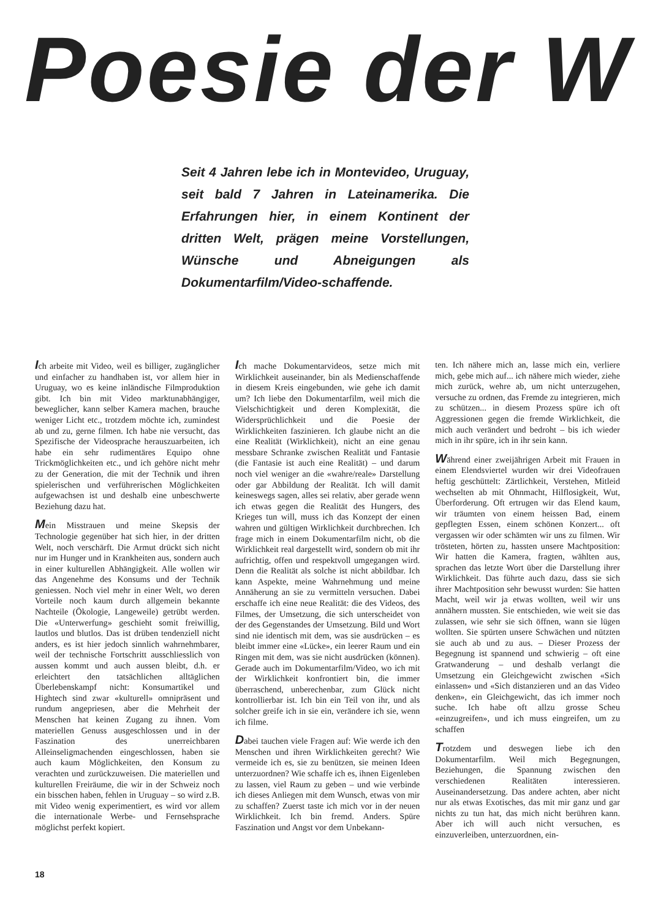Poesie der W
Seit 4 Jahren lebe ich in Montevideo, Uruguay, seit bald 7 Jahren in Lateinamerika. Die Erfahrungen hier, in einem Kontinent der dritten Welt, prägen meine Vorstellungen, Wünsche und Abneigungen als Dokumentarfilm/Video-schaffende.
Ich arbeite mit Video, weil es billiger, zugänglicher und einfacher zu handhaben ist, vor allem hier in Uruguay, wo es keine inländische Filmproduktion gibt. Ich bin mit Video marktunabhängiger, beweglicher, kann selber Kamera machen, brauche weniger Licht etc., trotzdem möchte ich, zumindest ab und zu, gerne filmen. Ich habe nie versucht, das Spezifische der Videosprache herauszuarbeiten, ich habe ein sehr rudimentäres Equipo ohne Trickmöglichkeiten etc., und ich gehöre nicht mehr zu der Generation, die mit der Technik und ihren spielerischen und verführerischen Möglichkeiten aufgewachsen ist und deshalb eine unbeschwerte Beziehung dazu hat.
Mein Misstrauen und meine Skepsis der Technologie gegenüber hat sich hier, in der dritten Welt, noch verschärft. Die Armut drückt sich nicht nur im Hunger und in Krankheiten aus, sondern auch in einer kulturellen Abhängigkeit. Alle wollen wir das Angenehme des Konsums und der Technik geniessen. Noch viel mehr in einer Welt, wo deren Vorteile noch kaum durch allgemein bekannte Nachteile (Ökologie, Langeweile) getrübt werden. Die «Unterwerfung» geschieht somit freiwillig, lautlos und blutlos. Das ist drüben tendenziell nicht anders, es ist hier jedoch sinnlich wahrnehmbarer, weil der technische Fortschritt ausschliesslich von aussen kommt und auch aussen bleibt, d.h. er erleichtert den tatsächlichen alltäglichen Überlebenskampf nicht: Konsumartikel und Hightech sind zwar «kulturell» omnipräsent und rundum angepriesen, aber die Mehrheit der Menschen hat keinen Zugang zu ihnen. Vom materiellen Genuss ausgeschlossen und in der Faszination des unerreichbaren Alleinseligmachenden eingeschlossen, haben sie auch kaum Möglichkeiten, den Konsum zu verachten und zurückzuweisen. Die materiellen und kulturellen Freiräume, die wir in der Schweiz noch ein bisschen haben, fehlen in Uruguay – so wird z.B. mit Video wenig experimentiert, es wird vor allem die internationale Werbe- und Fernsehsprache möglichst perfekt kopiert.
Ich mache Dokumentarvideos, setze mich mit Wirklichkeit auseinander, bin als Medienschaffende in diesem Kreis eingebunden, wie gehe ich damit um? Ich liebe den Dokumentarfilm, weil mich die Vielschichtigkeit und deren Komplexität, die Widersprüchlichkeit und die Poesie der Wirklichkeiten faszinieren. Ich glaube nicht an die eine Realität (Wirklichkeit), nicht an eine genau messbare Schranke zwischen Realität und Fantasie (die Fantasie ist auch eine Realität) – und darum noch viel weniger an die «wahre/reale» Darstellung oder gar Abbildung der Realität. Ich will damit keineswegs sagen, alles sei relativ, aber gerade wenn ich etwas gegen die Realität des Hungers, des Krieges tun will, muss ich das Konzept der einen wahren und gültigen Wirklichkeit durchbrechen. Ich frage mich in einem Dokumentarfilm nicht, ob die Wirklichkeit real dargestellt wird, sondern ob mit ihr aufrichtig, offen und respektvoll umgegangen wird. Denn die Realität als solche ist nicht abbildbar. Ich kann Aspekte, meine Wahrnehmung und meine Annäherung an sie zu vermitteln versuchen. Dabei erschaffe ich eine neue Realität: die des Videos, des Filmes, der Umsetzung, die sich unterscheidet von der des Gegenstandes der Umsetzung. Bild und Wort sind nie identisch mit dem, was sie ausdrücken – es bleibt immer eine «Lücke», ein leerer Raum und ein Ringen mit dem, was sie nicht ausdrücken (können). Gerade auch im Dokumentarfilm/Video, wo ich mit der Wirklichkeit konfrontiert bin, die immer überraschend, unberechenbar, zum Glück nicht kontrollierbar ist. Ich bin ein Teil von ihr, und als solcher greife ich in sie ein, verändere ich sie, wenn ich filme.
Dabei tauchen viele Fragen auf: Wie werde ich den Menschen und ihren Wirklichkeiten gerecht? Wie vermeide ich es, sie zu benützen, sie meinen Ideen unterzuordnen? Wie schaffe ich es, ihnen Eigenleben zu lassen, viel Raum zu geben – und wie verbinde ich dieses Anliegen mit dem Wunsch, etwas von mir zu schaffen? Zuerst taste ich mich vor in der neuen Wirklichkeit. Ich bin fremd. Anders. Spüre Faszination und Angst vor dem Unbekann-
ten. Ich nähere mich an, lasse mich ein, verliere mich, gebe mich auf... ich nähere mich wieder, ziehe mich zurück, wehre ab, um nicht unterzugehen, versuche zu ordnen, das Fremde zu integrieren, mich zu schützen... in diesem Prozess spüre ich oft Aggressionen gegen die fremde Wirklichkeit, die mich auch verändert und bedroht – bis ich wieder mich in ihr spüre, ich in ihr sein kann.
Während einer zweijährigen Arbeit mit Frauen in einem Elendsviertel wurden wir drei Videofrauen heftig geschüttelt: Zärtlichkeit, Verstehen, Mitleid wechselten ab mit Ohnmacht, Hilflosigkeit, Wut, Überforderung. Oft ertrugen wir das Elend kaum, wir träumten von einem heissen Bad, einem gepflegten Essen, einem schönen Konzert... oft vergassen wir oder schämten wir uns zu filmen. Wir trösteten, hörten zu, hassten unsere Machtposition: Wir hatten die Kamera, fragten, wählten aus, sprachen das letzte Wort über die Darstellung ihrer Wirklichkeit. Das führte auch dazu, dass sie sich ihrer Machtposition sehr bewusst wurden: Sie hatten Macht, weil wir ja etwas wollten, weil wir uns annähern mussten. Sie entschieden, wie weit sie das zulassen, wie sehr sie sich öffnen, wann sie lügen wollten. Sie spürten unsere Schwächen und nützten sie auch ab und zu aus. – Dieser Prozess der Begegnung ist spannend und schwierig – oft eine Gratwanderung – und deshalb verlangt die Umsetzung ein Gleichgewicht zwischen «Sich einlassen» und «Sich distanzieren und an das Video denken», ein Gleichgewicht, das ich immer noch suche. Ich habe oft allzu grosse Scheu «einzugreifen», und ich muss eingreifen, um zu schaffen
Trotzdem und deswegen liebe ich den Dokumentarfilm. Weil mich Begegnungen, Beziehungen, die Spannung zwischen den verschiedenen Realitäten interessieren. Auseinandersetzung. Das andere achten, aber nicht nur als etwas Exotisches, das mit mir ganz und gar nichts zu tun hat, das mich nicht berühren kann. Aber ich will auch nicht versuchen, es einzuverleiben, unterzuordnen, ein-
18